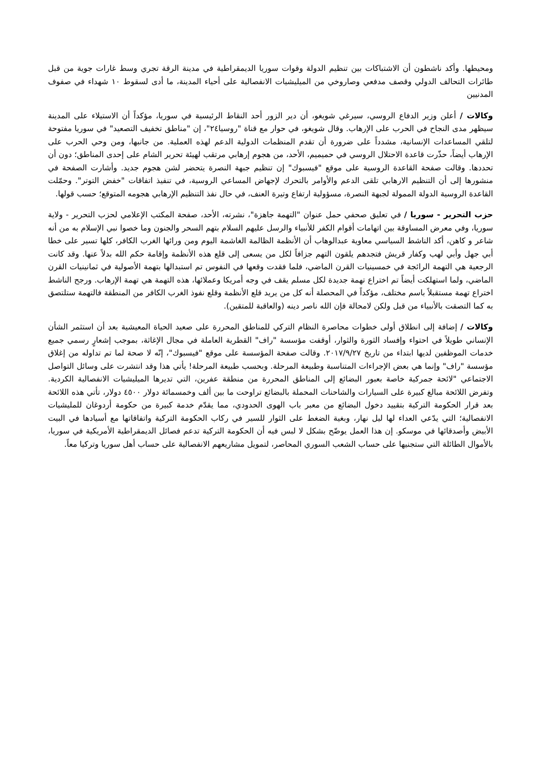ومحيطها. وأكد ناشطون أن الاشتباكات بين تنظيم الدولة وقوات سوريا الديمقراطية في مدينة الرقة تجري وسط غارات جوية من قبل طائرات التحالف الدولي وقصف مدفعي وصاروخي من الميليشيات الانفصالية على أحياء المدينة، ما أدى لسقوط ١٠ شهداء في صفوف المدنيين
وكالات / أعلن وزير الدفاع الروسي، سيرغي شويغو، أن دير الزور أحد النقاط الرئيسية في سوريا، مؤكداً أن الاستيلاء على المدينة سيظهر مدى النجاح في الحرب على الإرهاب. وقال شويغو، في حوار مع قناة "روسيا٢٤"، إن "مناطق تخفيف التصعيد" في سوريا مفتوحة لتلقي المساعدات الإنسانية، مشدداً على ضرورة أن تقدم المنظمات الدولية الدعم لهذه العملية. من جانبها، ومن وحي الحرب على الإرهاب أيضاً، حذّرت قاعدة الاحتلال الروسي في حميميم، الأحد، من هجوم إرهابي مرتقب لهيئة تحرير الشام على إحدى المناطق؛ دون أن تحددها. وقالت صفحة القاعدة الروسية على موقع "فيسبوك" إن تنظيم جبهة النصرة يتحضر لشن هجوم جديد. وأشارت الصفحة في منشورها إلى أن التنظيم الارهابي تلقى الدعم والأوامر بالتحرك لإجهاض المساعي الروسية، في تنفيذ اتفاقات "خفض التوتر". وحمّلت القاعدة الروسية الدولة الممولة لجبهة النصرة، مسؤولية ارتفاع وتيرة العنف، في حال نفذ التنظيم الإرهابي هجومه المتوقع؛ حسب قولها.
حزب التحرير - سوريا / في تعليق صحفي حمل عنوان "التهمة جاهزة"، نشرته، الأحد، صفحة المكتب الإعلامي لحزب التحرير - ولاية سوريا، وفي معرض المساوقة بين اتهامات أقوام الكفر للأنبياء والرسل عليهم السلام بتهم السحر والجنون وما خصوا نبي الإسلام به من أنه شاعر و كاهن، أكد الناشط السياسي معاوية عبدالوهاب أن الأنظمة الظالمة الغاشمة اليوم ومن ورائها الغرب الكافر، كلها تسير على خطا أبي جهل وأبي لهب وكفار قريش فتجدهم يلقون التهم جزافاً لكل من يسعى إلى قلع هذه الأنظمة وإقامة حكم الله بدلاً عنها. وقد كانت الرجعية هي التهمة الرائجة في خمسينيات القرن الماضي، فلما فقدت وقعها في النفوس تم استبدالها بتهمة الأصولية في ثمانينيات القرن الماضي، ولما استهلكت أيضاً تم اختراع تهمة جديدة لكل مسلم يقف في وجه أمريكا وعملائها، هذه التهمة هي تهمة الإرهاب. ورجح الناشط اختراع تهمة مستقبلاً باسم مختلف، مؤكداً في المحصلة أنه كل من يريد قلع الأنظمة وقلع نفوذ الغرب الكافر من المنطقة فالتهمة ستلتصق به كما التصقت بالأنبياء من قبل ولكن لامحالة فإن الله ناصر دينه (والعاقبة للمتقين).
وكالات / إضافة إلى انطلاق أولى خطوات محاصرة النظام التركي للمناطق المحررة على صعيد الحياة المعيشية بعد أن استثمر الشأن الإنساني طويلاً في احتواء وإفساد الثورة والثوار، أوقفت مؤسسة "راف" القطرية العاملة في مجال الإغاثة، بموجب إشعارٍ رسمي جميع خدمات الموظفين لديها ابتداء من تاريخ ٢٠١٧/٩/٢٧. وقالت صفحة المؤسسة على موقع "فيسبوك"، إنّه لا صحة لما تم تداوله من إغلاق مؤسسة "راف" وإنما هي بعض الإجراءات المتناسبة وطبيعة المرحلة. وبحسب طبيعة المرحلة! يأتي هذا وقد انتشرت على وسائل التواصل الاجتماعي "لائحة جمركية خاصة بعبور البضائع إلى المناطق المحررة من منطقة عفرين، التي تديرها الميليشيات الانفصالية الكردية. وتفرض اللائحة مبالغ كبيرة على السيارات والشاحنات المحملة بالبضائع تراوحت ما بين ألف وخمسمائة دولار ٤٥٠٠ دولار، تأتي هذه اللائحة بعد قرار الحكومة التركية بتقييد دخول البضائع من معبر باب الهوى الحدودي، مما يقدّم خدمة كبيرة من حكومة أردوغان للمليشيات الانفصالية؛ التي يدّعي العداء لها ليل نهار، وبغية الضغط على الثوار للسير في ركاب الحكومة التركية واتفاقاتها مع أسيادها في البيت الأبيض وأصدقائها في موسكو. إن هذا العمل يوضّح بشكل لا لبس فيه أن الحكومة التركية تدعم فصائل الديمقراطية الأمريكية في سوريا، بالأموال الطائلة التي ستجنيها على حساب الشعب السوري المحاصر، لتمويل مشاريعهم الانفصالية على حساب أهل سوريا وتركيا معاً.